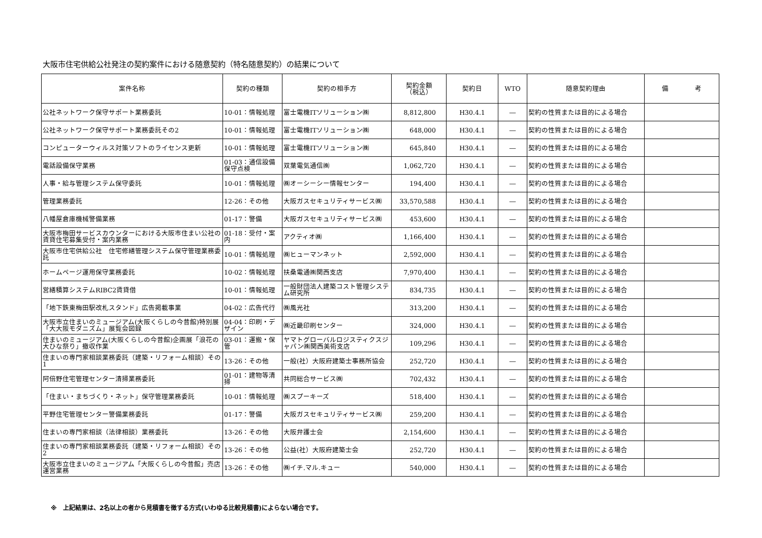大阪市住宅供給公社発注の契約案件における随意契約（特名随意契約）の結果について
| 案件名称 | 契約の種類 | 契約の相手方 | 契約金額 （税込） | 契約日 | WTO | 随意契約理由 | 備 考 |
| --- | --- | --- | --- | --- | --- | --- | --- |
| 公社ネットワーク保守サポート業務委託 | 10-01：情報処理 | 富士電機ITソリューション㈱ | 8,812,800 | H30.4.1 | ― | 契約の性質または目的による場合 | |
| 公社ネットワーク保守サポート業務委託その2 | 10-01：情報処理 | 富士電機ITソリューション㈱ | 648,000 | H30.4.1 | ― | 契約の性質または目的による場合 | |
| コンピューターウィルス対策ソフトのライセンス更新 | 10-01：情報処理 | 富士電機ITソリューション㈱ | 645,840 | H30.4.1 | ― | 契約の性質または目的による場合 | |
| 電話設備保守業務 | 01-03：通信設備保守点検 | 双葉電気通信㈱ | 1,062,720 | H30.4.1 | ― | 契約の性質または目的による場合 | |
| 人事・給与管理システム保守委託 | 10-01：情報処理 | ㈱オーシーシー情報センター | 194,400 | H30.4.1 | ― | 契約の性質または目的による場合 | |
| 管理業務委託 | 12-26：その他 | 大阪ガスセキュリティサービス㈱ | 33,570,588 | H30.4.1 | ― | 契約の性質または目的による場合 | |
| 八幡屋倉庫機械警備業務 | 01-17：警備 | 大阪ガスセキュリティサービス㈱ | 453,600 | H30.4.1 | ― | 契約の性質または目的による場合 | |
| 大阪市梅田サービスカウンターにおける大阪市住まい公社の賃貸住宅募集受付・案内業務 | 01-18：受付・案内 | アクティオ㈱ | 1,166,400 | H30.4.1 | ― | 契約の性質または目的による場合 | |
| 大阪市住宅供給公社 住宅修繕管理システム保守管理業務委託 | 10-01：情報処理 | ㈱ヒューマンネット | 2,592,000 | H30.4.1 | ― | 契約の性質または目的による場合 | |
| ホームページ運用保守業務委託 | 10-02：情報処理 | 扶桑電通㈱関西支店 | 7,970,400 | H30.4.1 | ― | 契約の性質または目的による場合 | |
| 営繕積算システムRIBC2賃貸借 | 10-01：情報処理 | 一般財団法人建築コスト管理システム研究所 | 834,735 | H30.4.1 | ― | 契約の性質または目的による場合 | |
| 「地下鉄東梅田駅改札スタンド」広告掲載事業 | 04-02：広告代行 | ㈱風光社 | 313,200 | H30.4.1 | ― | 契約の性質または目的による場合 | |
| 大阪市立住まいのミュージアム(大阪くらしの今昔館)特別展「大大阪モダニズム」展覧会図録 | 04-04：印刷・デザイン | ㈱近畿印刷センター | 324,000 | H30.4.1 | ― | 契約の性質または目的による場合 | |
| 住まいのミュージアム(大阪くらしの今昔館)企画展「浪花の大ひな祭り」撤収作業 | 03-01：運搬・保管 | ヤマトグローバルロジスティクスジャパン㈱関西美術支店 | 109,296 | H30.4.1 | ― | 契約の性質または目的による場合 | |
| 住まいの専門家相談業務委託（建築・リフォーム相談）その1 | 13-26：その他 | 一般(社）大阪府建築士事務所協会 | 252,720 | H30.4.1 | ― | 契約の性質または目的による場合 | |
| 阿倍野住宅管理センター清掃業務委託 | 01-01：建物等清掃 | 共同総合サービス㈱ | 702,432 | H30.4.1 | ― | 契約の性質または目的による場合 | |
| 「住まい・まちづくり・ネット」保守管理業務委託 | 10-01：情報処理 | ㈱スプーキーズ | 518,400 | H30.4.1 | ― | 契約の性質または目的による場合 | |
| 平野住宅管理センター警備業務委託 | 01-17：警備 | 大阪ガスセキュリティサービス㈱ | 259,200 | H30.4.1 | ― | 契約の性質または目的による場合 | |
| 住まいの専門家相談（法律相談）業務委託 | 13-26：その他 | 大阪弁護士会 | 2,154,600 | H30.4.1 | ― | 契約の性質または目的による場合 | |
| 住まいの専門家相談業務委託（建築・リフォーム相談）その2 | 13-26：その他 | 公益(社）大阪府建築士会 | 252,720 | H30.4.1 | ― | 契約の性質または目的による場合 | |
| 大阪市立住まいのミュージアム「大阪くらしの今昔館」売店運営業務 | 13-26：その他 | ㈱イチ.マル.キュー | 540,000 | H30.4.1 | ― | 契約の性質または目的による場合 | |
※　上記結果は、2名以上の者から見積書を徴する方式(いわゆる比較見積書)によらない場合です。